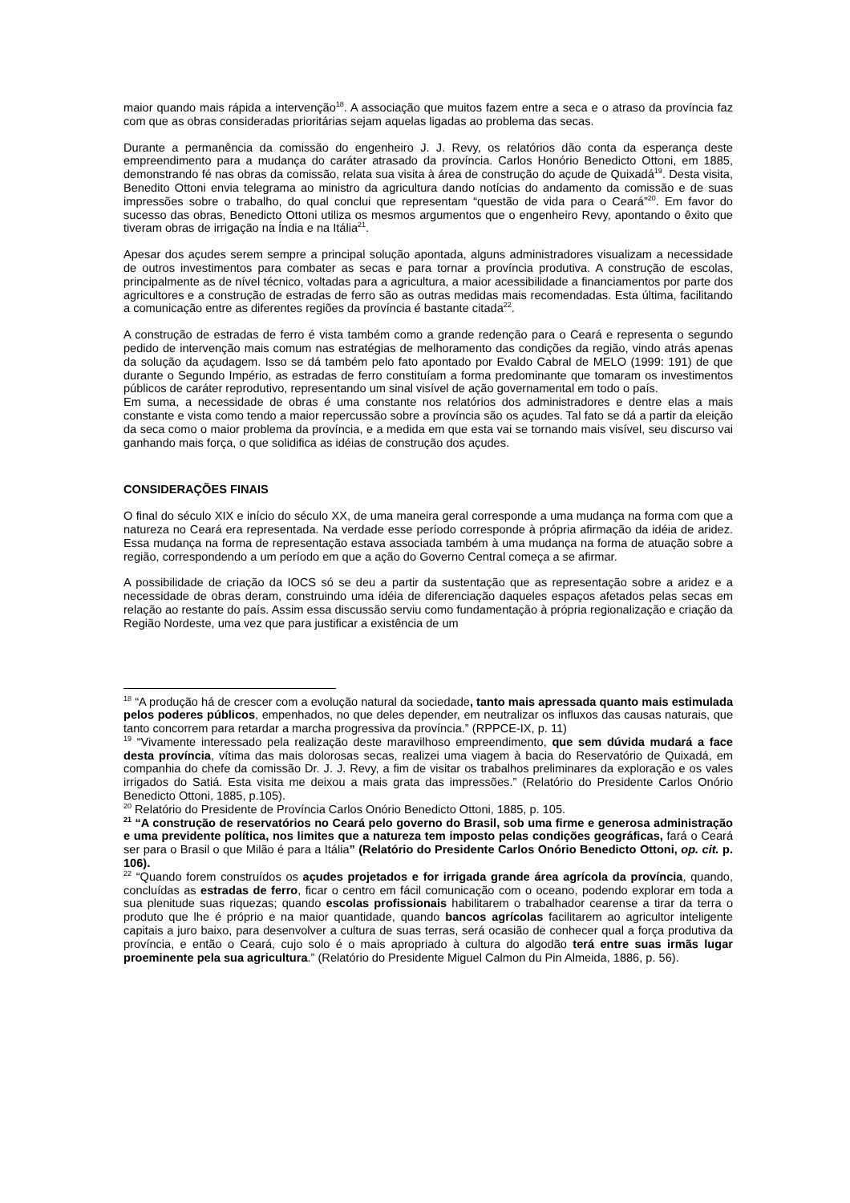maior quando mais rápida a intervenção<sup>18</sup>. A associação que muitos fazem entre a seca e o atraso da província faz com que as obras consideradas prioritárias sejam aquelas ligadas ao problema das secas.
Durante a permanência da comissão do engenheiro J. J. Revy, os relatórios dão conta da esperança deste empreendimento para a mudança do caráter atrasado da província. Carlos Honório Benedicto Ottoni, em 1885, demonstrando fé nas obras da comissão, relata sua visita à área de construção do açude de Quixadá<sup>19</sup>. Desta visita, Benedito Ottoni envia telegrama ao ministro da agricultura dando notícias do andamento da comissão e de suas impressões sobre o trabalho, do qual conclui que representam “questão de vida para o Ceará”<sup>20</sup>. Em favor do sucesso das obras, Benedicto Ottoni utiliza os mesmos argumentos que o engenheiro Revy, apontando o êxito que tiveram obras de irrigação na Índia e na Itália<sup>21</sup>.
Apesar dos açudes serem sempre a principal solução apontada, alguns administradores visualizam a necessidade de outros investimentos para combater as secas e para tornar a província produtiva. A construção de escolas, principalmente as de nível técnico, voltadas para a agricultura, a maior acessibilidade a financiamentos por parte dos agricultores e a construção de estradas de ferro são as outras medidas mais recomendadas. Esta última, facilitando a comunicação entre as diferentes regiões da província é bastante citada<sup>22</sup>.
A construção de estradas de ferro é vista também como a grande redenção para o Ceará e representa o segundo pedido de intervenção mais comum nas estratégias de melhoramento das condições da região, vindo atrás apenas da solução da açudagem. Isso se dá também pelo fato apontado por Evaldo Cabral de MELO (1999: 191) de que durante o Segundo Império, as estradas de ferro constituíam a forma predominante que tomaram os investimentos públicos de caráter reprodutivo, representando um sinal visível de ação governamental em todo o país.
Em suma, a necessidade de obras é uma constante nos relatórios dos administradores e dentre elas a mais constante e vista como tendo a maior repercussão sobre a província são os açudes. Tal fato se dá a partir da eleição da seca como o maior problema da província, e a medida em que esta vai se tornando mais visível, seu discurso vai ganhando mais força, o que solidifica as idéias de construção dos açudes.
CONSIDERAÇÕES FINAIS
O final do século XIX e início do século XX, de uma maneira geral corresponde a uma mudança na forma com que a natureza no Ceará era representada. Na verdade esse período corresponde à própria afirmação da idéia de aridez. Essa mudança na forma de representação estava associada também à uma mudança na forma de atuação sobre a região, correspondendo a um período em que a ação do Governo Central começa a se afirmar.
A possibilidade de criação da IOCS só se deu a partir da sustentação que as representação sobre a aridez e a necessidade de obras deram, construindo uma idéia de diferenciação daqueles espaços afetados pelas secas em relação ao restante do país. Assim essa discussão serviu como fundamentação à própria regionalização e criação da Região Nordeste, uma vez que para justificar a existência de um
<sup>18</sup> “A produção há de crescer com a evolução natural da sociedade, tanto mais apressada quanto mais estimulada pelos poderes públicos, empenhados, no que deles depender, em neutralizar os influxos das causas naturais, que tanto concorrem para retardar a marcha progressiva da província.” (RPPCE-IX, p. 11)
<sup>19</sup> “Vivamente interessado pela realização deste maravilhoso empreendimento, que sem dúvida mudará a face desta província, vítima das mais dolorosas secas, realizei uma viagem à bacia do Reservatório de Quixadá, em companhia do chefe da comissão Dr. J. J. Revy, a fim de visitar os trabalhos preliminares da exploração e os vales irrigados do Satiá. Esta visita me deixou a mais grata das impressões.” (Relatório do Presidente Carlos Onório Benedicto Ottoni, 1885, p.105).
<sup>20</sup> Relatório do Presidente de Província Carlos Onório Benedicto Ottoni, 1885, p. 105.
<sup>21</sup> “A construção de reservatórios no Ceará pelo governo do Brasil, sob uma firme e generosa administração e uma previdente política, nos limites que a natureza tem imposto pelas condições geográficas, fará o Ceará ser para o Brasil o que Milão é para a Itália” (Relatório do Presidente Carlos Onório Benedicto Ottoni, op. cit. p. 106).
<sup>22</sup> “Quando forem construídos os açudes projetados e for irrigada grande área agrícola da província, quando, concluídas as estradas de ferro, ficar o centro em fácil comunicação com o oceano, podendo explorar em toda a sua plenitude suas riquezas; quando escolas profissionais habilitarem o trabalhador cearense a tirar da terra o produto que lhe é próprio e na maior quantidade, quando bancos agrícolas facilitarem ao agricultor inteligente capitais a juro baixo, para desenvolver a cultura de suas terras, será ocasião de conhecer qual a força produtiva da província, e então o Ceará, cujo solo é o mais apropriado à cultura do algodão terá entre suas irmãs lugar proeminente pela sua agricultura.” (Relatório do Presidente Miguel Calmon du Pin Almeida, 1886, p. 56).